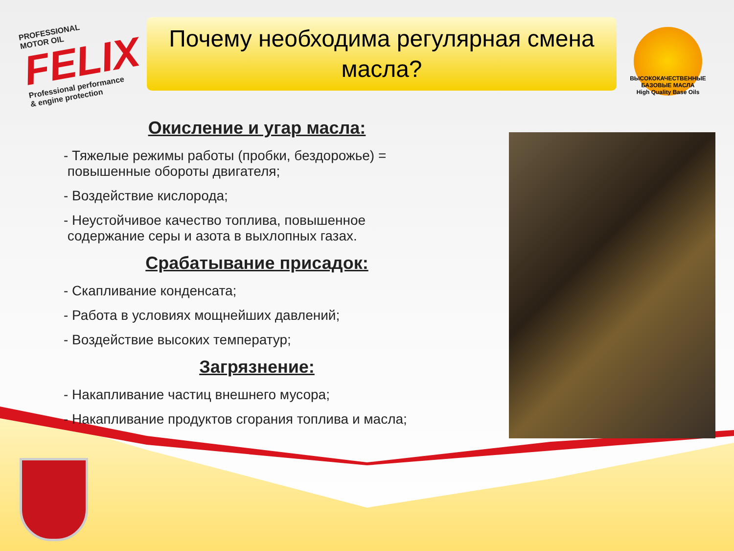PROFESSIONAL
MOTOR OIL
FELIX
Professional performance
& engine protection
Почему необходима регулярная смена
масла?
ВЫСОКОКАЧЕСТВЕННЫЕ БАЗОВЫЕ МАСЛА
High Quality Base Oils
Окисление и угар масла:
- Тяжелые режимы работы (пробки, бездорожье) =
повышенные обороты двигателя;
- Воздействие кислорода;
- Неустойчивое качество топлива, повышенное
содержание серы и азота в выхлопных газах.
Срабатывание присадок:
- Скапливание конденсата;
- Работа в условиях мощнейших давлений;
- Воздействие высоких температур;
Загрязнение:
- Накапливание частиц внешнего мусора;
- Накапливание продуктов сгорания топлива и масла;